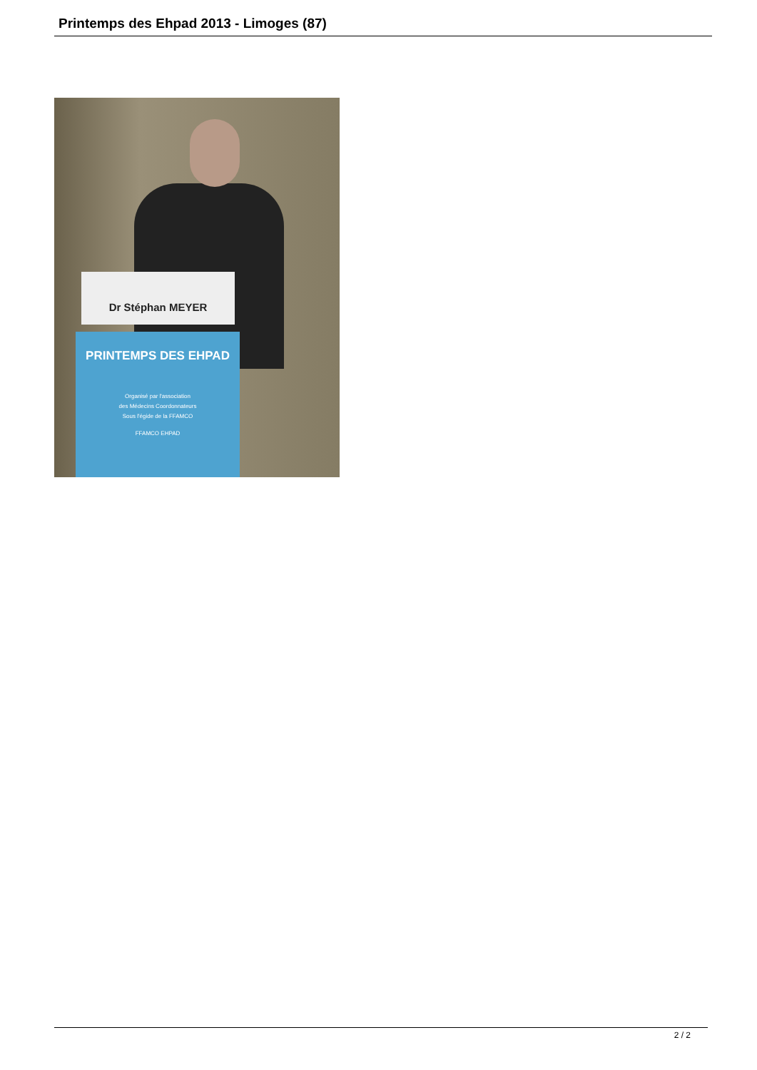Printemps des Ehpad 2013 - Limoges (87)
Dr Stéphan MEYER
PRINTEMPS DES EHPAD
Organisé par l'association
des Médecins Coordonnateurs
Sous l'égide de la FFAMCO
FFAMCO EHPAD
2 / 2